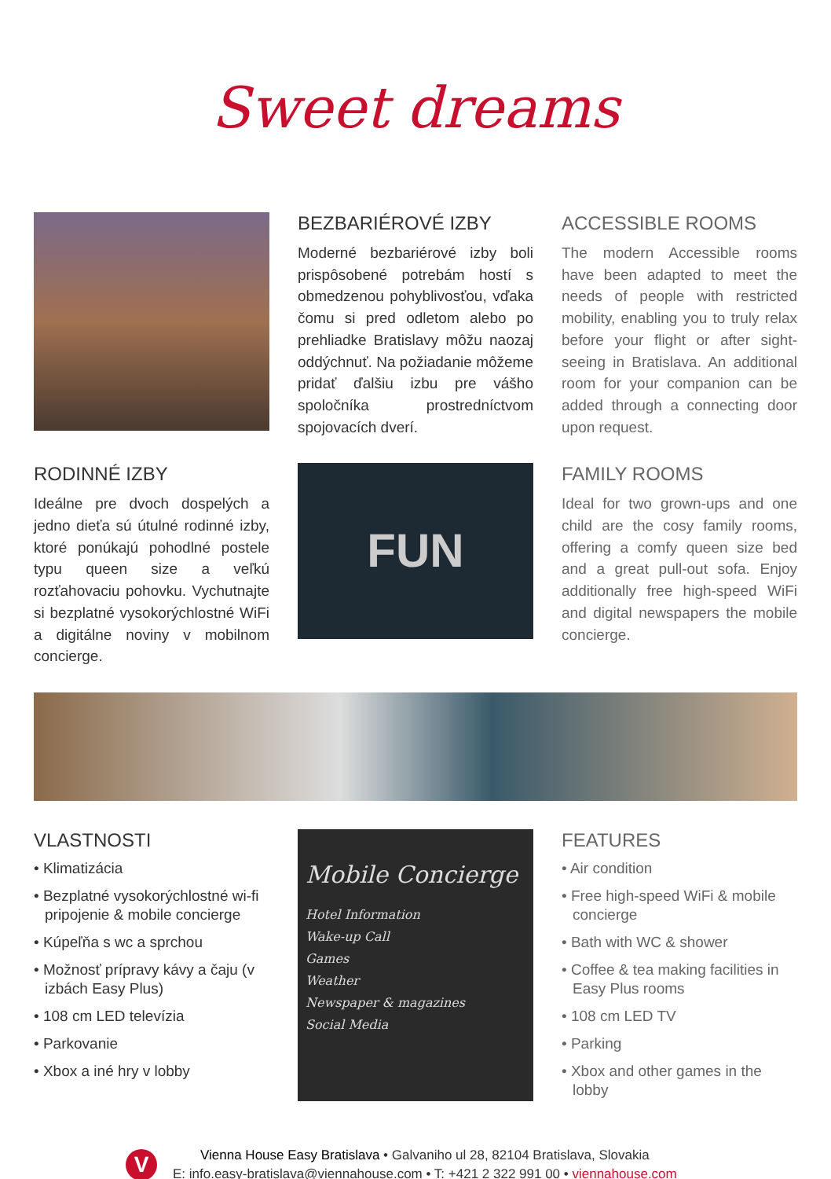Sweet dreams
BEZBARIÉROVÉ IZBY
Moderné bezbariérové izby boli prispôsobené potrebám hostí s obmedzenou pohyblivosťou, vďaka čomu si pred odletom alebo po prehliadke Bratislavy môžu naozaj oddýchnuť. Na požia­danie môžeme pridať ďalšiu izbu pre vášho spoločníka prostredníc­tvom spojovacích dverí.
ACCESSIBLE ROOMS
The modern Accessible rooms have been adapted to meet the needs of people with restricted mobility, enabling you to truly relax before your flight or after sight­seeing in Bratislava. An additional room for your companion can be added through a connecting door upon request.
RODINNÉ IZBY
Ideálne pre dvoch dospelých a jedno dieťa sú útulné rodinné izby, ktoré ponúkajú pohodlné postele typu queen size a veľkú rozťahovaciu pohovku. Vychutnajte si bezplatné vysokorýchlostné WiFi a digitálne noviny v mobilnom concierge.
FUN
FAMILY ROOMS
Ideal for two grown-ups and one child are the cosy family rooms, offering a comfy queen size bed and a great pull-out sofa. Enjoy additionally free high-speed WiFi and digital newspapers the mobile concierge.
VLASTNOSTI
• Klimatizácia
• Bezplatné vysokorýchlostné wi-fi pripojenie & mobile concierge
• Kúpeľňa s wc a sprchou
• Možnosť prípravy kávy a čaju (v izbách Easy Plus)
• 108 cm LED televízia
• Parkovanie
• Xbox a iné hry v lobby
Mobile Concierge
Hotel Information
Wake-up Call
Games
Weather
Newspaper & magazines
Social Media
FEATURES
• Air condition
• Free high-speed WiFi & mobile concierge
• Bath with WC & shower
• Coffee & tea making facilities in Easy Plus rooms
• 108 cm LED TV
• Parking
• Xbox and other games in the lobby
V
Vienna House Easy Bratislava • Galvaniho ul 28, 82104 Bratislava, Slovakia
E: info.easy-bratislava@viennahouse.com • T: +421 2 322 991 00 • viennahouse.com